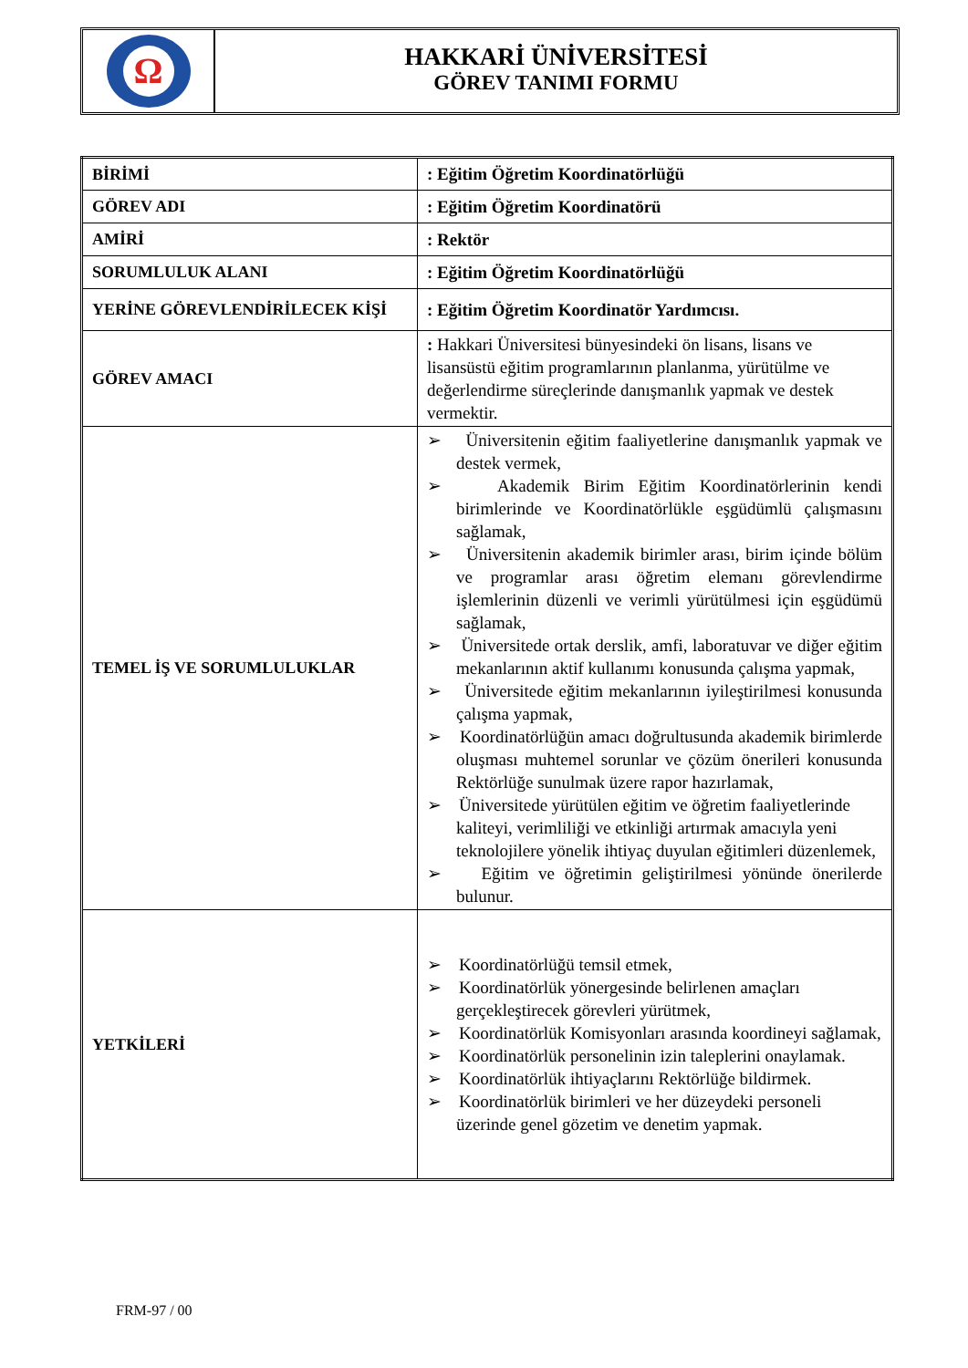Ω
HAKKARİ ÜNİVERSİTESİ
GÖREV TANIMI FORMU
| BİRİMİ | : Eğitim Öğretim Koordinatörlüğü |
| GÖREV ADI | : Eğitim Öğretim Koordinatörü |
| AMİRİ | : Rektör |
| SORUMLULUK ALANI | : Eğitim Öğretim Koordinatörlüğü |
| YERİNE GÖREVLENDİRİLECEK KİŞİ | : Eğitim Öğretim Koordinatör Yardımcısı. |
| GÖREV AMACI | : Hakkari Üniversitesi bünyesindeki ön lisans, lisans ve lisansüstü eğitim programlarının planlanma, yürütülme ve değerlendirme süreçlerinde danışmanlık yapmak ve destek vermektir. |
| TEMEL İŞ VE SORUMLULUKLAR | ➢ Üniversitenin eğitim faaliyetlerine danışmanlık yapmak ve destek vermek, ➢ Akademik Birim Eğitim Koordinatörlerinin kendi birimlerinde ve Koordinatörlükle eşgüdümlü çalışmasını sağlamak, ➢ Üniversitenin akademik birimler arası, birim içinde bölüm ve programlar arası öğretim elemanı görevlendirme işlemlerinin düzenli ve verimli yürütülmesi için eşgüdümü sağlamak, ➢ Üniversitede ortak derslik, amfi, laboratuvar ve diğer eğitim mekanlarının aktif kullanımı konusunda çalışma yapmak, ➢ Üniversitede eğitim mekanlarının iyileştirilmesi konusunda çalışma yapmak, ➢ Koordinatörlüğün amacı doğrultusunda akademik birimlerde oluşması muhtemel sorunlar ve çözüm önerileri konusunda Rektörlüğe sunulmak üzere rapor hazırlamak, ➢ Üniversitede yürütülen eğitim ve öğretim faaliyetlerinde kaliteyi, verimliliği ve etkinliği artırmak amacıyla yeni teknolojilere yönelik ihtiyaç duyulan eğitimleri düzenlemek, ➢ Eğitim ve öğretimin geliştirilmesi yönünde önerilerde bulunur. |
| YETKİLERİ | ➢ Koordinatörlüğü temsil etmek, ➢ Koordinatörlük yönergesinde belirlenen amaçları gerçekleştirecek görevleri yürütmek, ➢ Koordinatörlük Komisyonları arasında koordineyi sağlamak, ➢ Koordinatörlük personelinin izin taleplerini onaylamak. ➢ Koordinatörlük ihtiyaçlarını Rektörlüğe bildirmek. ➢ Koordinatörlük birimleri ve her düzeydeki personeli üzerinde genel gözetim ve denetim yapmak. |
FRM-97 / 00